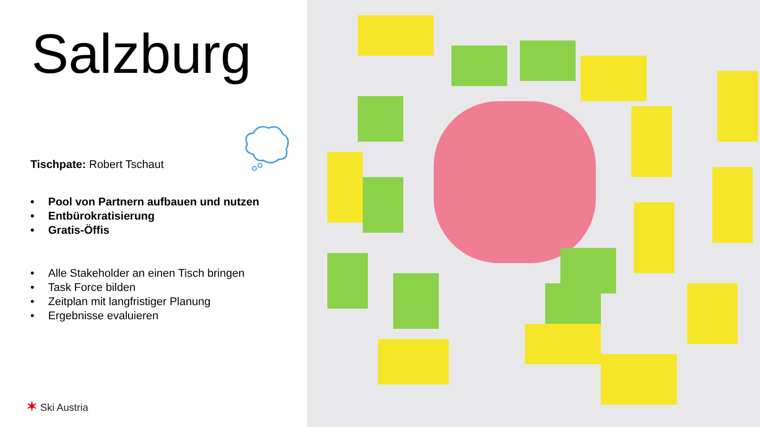Salzburg
Tischpate: Robert Tschaut
• Pool von Partnern aufbauen und nutzen
• Entbürokratisierung
• Gratis-Öffis
• Alle Stakeholder an einen Tisch bringen
• Task Force bilden
• Zeitplan mit langfristiger Planung
• Ergebnisse evaluieren
✶ Ski Austria